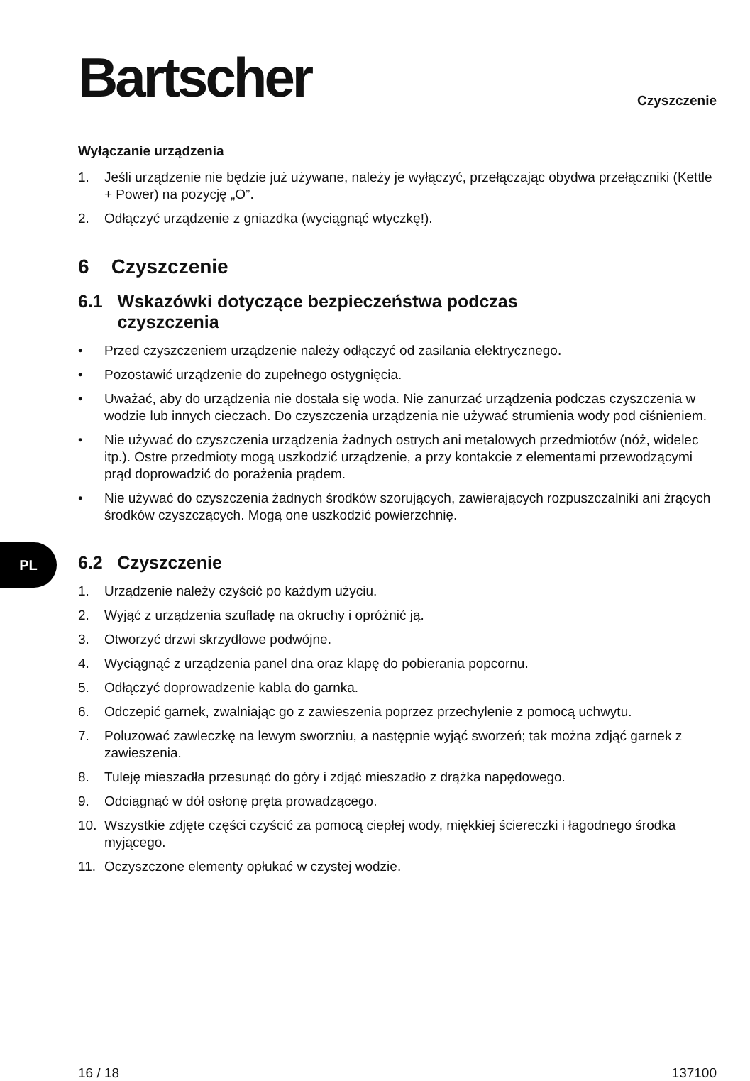Bartscher
Czyszczenie
Wyłączanie urządzenia
1. Jeśli urządzenie nie będzie już używane, należy je wyłączyć, przełączając obydwa przełączniki (Kettle + Power) na pozycję „O”.
2. Odłączyć urządzenie z gniazdka (wyciągnąć wtyczkę!).
6 Czyszczenie
6.1 Wskazówki dotyczące bezpieczeństwa podczas
czyszczenia
• Przed czyszczeniem urządzenie należy odłączyć od zasilania elektrycznego.
• Pozostawić urządzenie do zupełnego ostygnięcia.
• Uważać, aby do urządzenia nie dostała się woda. Nie zanurzać urządzenia podczas czyszczenia w wodzie lub innych cieczach. Do czyszczenia urządzenia nie używać strumienia wody pod ciśnieniem.
• Nie używać do czyszczenia urządzenia żadnych ostrych ani metalowych przedmiotów (nóż, widelec itp.). Ostre przedmioty mogą uszkodzić urządzenie, a przy kontakcie z elementami przewodzącymi prąd doprowadzić do porażenia prądem.
• Nie używać do czyszczenia żadnych środków szorujących, zawierających rozpuszczalniki ani żrących środków czyszczących. Mogą one uszkodzić powierzchnię.
6.2 Czyszczenie
1. Urządzenie należy czyścić po każdym użyciu.
2. Wyjąć z urządzenia szufladę na okruchy i opróżnić ją.
3. Otworzyć drzwi skrzydłowe podwójne.
4. Wyciągnąć z urządzenia panel dna oraz klapę do pobierania popcornu.
5. Odłączyć doprowadzenie kabla do garnka.
6. Odczepić garnek, zwalniając go z zawieszenia poprzez przechylenie z pomocą uchwytu.
7. Poluzować zawleczkę na lewym sworzniu, a następnie wyjąć sworzeń; tak można zdjąć garnek z zawieszenia.
8. Tuleję mieszadła przesunąć do góry i zdjąć mieszadło z drążka napędowego.
9. Odciągnąć w dół osłonę pręta prowadzącego.
10. Wszystkie zdjęte części czyścić za pomocą ciepłej wody, miękkiej ściereczki i łagodnego środka myjącego.
11. Oczyszczone elementy opłukać w czystej wodzie.
PL
16 / 18 137100